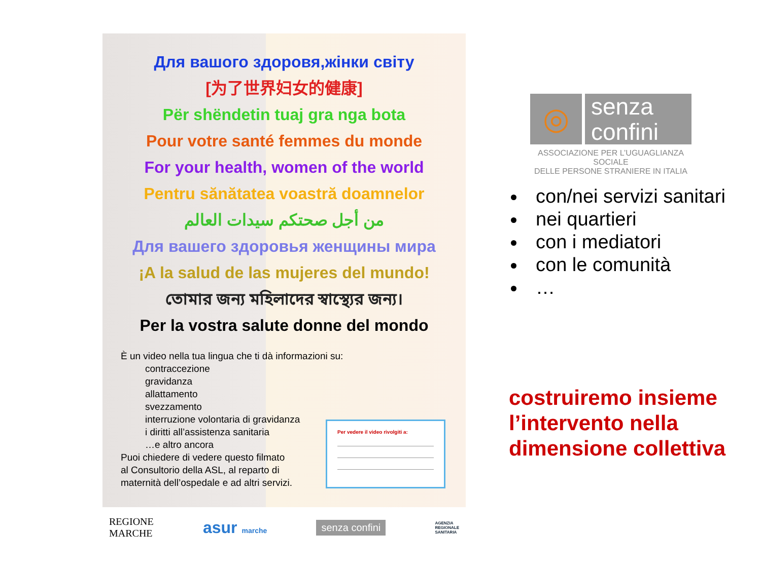Для вашого здоровя,жінки світу
[为了世界妇女的健康]
Për shëndetin tuaj gra nga bota
Pour votre santé femmes du monde
For your health, women of the world
Pentru sănătatea voastră doamnelor
من أجل صحتكم سيدات العالم
Для вашего здоровья женщины мира
¡A la salud de las mujeres del mundo!
তোমার জন্য মহিলাদের স্বাস্থ্যের জন্য।
Per la vostra salute donne del mondo
È un video nella tua lingua che ti dà informazioni su:
contraccezione
gravidanza
allattamento
svezzamento
interruzione volontaria di gravidanza
i diritti all’assistenza sanitaria
…e altro ancora
Puoi chiedere di vedere questo filmato
al Consultorio della ASL, al reparto di
maternità dell’ospedale e ad altri servizi.
Per vedere il video rivolgiti a:
REGIONE
MARCHE asur marche senza confini AGENZIA
REGIONALE
SANITARIA
◎
senza
confini
ASSOCIAZIONE PER L’UGUAGLIANZA SOCIALE
DELLE PERSONE STRANIERE IN ITALIA
con/nei servizi sanitari
nei quartieri
con i mediatori
con le comunità
…
costruiremo insieme
l’intervento nella
dimensione collettiva